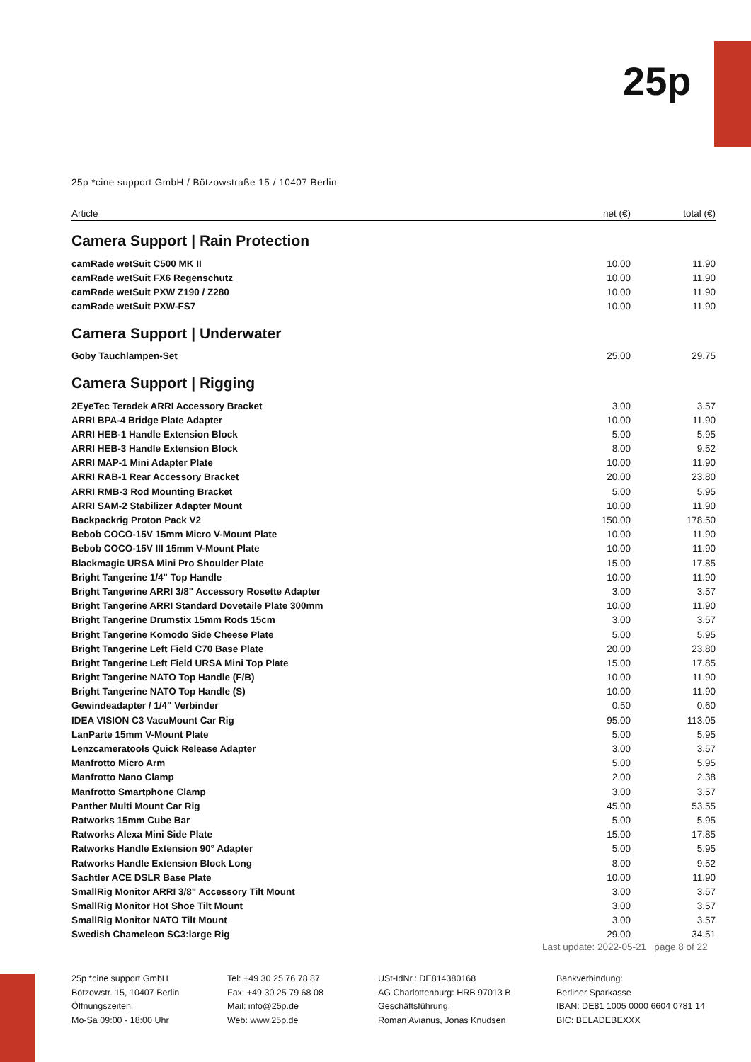25p
25p *cine support GmbH / Bötzowstraße 15 / 10407 Berlin
| Article | net (€) | total (€) |
| --- | --- | --- |
| Camera Support / Rain Protection | | |
| camRade wetSuit C500 MK II | 10.00 | 11.90 |
| camRade wetSuit FX6 Regenschutz | 10.00 | 11.90 |
| camRade wetSuit PXW Z190 / Z280 | 10.00 | 11.90 |
| camRade wetSuit PXW-FS7 | 10.00 | 11.90 |
| Camera Support / Underwater | | |
| Goby Tauchlampen-Set | 25.00 | 29.75 |
| Camera Support / Rigging | | |
| 2EyeTec Teradek ARRI Accessory Bracket | 3.00 | 3.57 |
| ARRI BPA-4 Bridge Plate Adapter | 10.00 | 11.90 |
| ARRI HEB-1 Handle Extension Block | 5.00 | 5.95 |
| ARRI HEB-3 Handle Extension Block | 8.00 | 9.52 |
| ARRI MAP-1 Mini Adapter Plate | 10.00 | 11.90 |
| ARRI RAB-1 Rear Accessory Bracket | 20.00 | 23.80 |
| ARRI RMB-3 Rod Mounting Bracket | 5.00 | 5.95 |
| ARRI SAM-2 Stabilizer Adapter Mount | 10.00 | 11.90 |
| Backpackrig Proton Pack V2 | 150.00 | 178.50 |
| Bebob COCO-15V 15mm Micro V-Mount Plate | 10.00 | 11.90 |
| Bebob COCO-15V III 15mm V-Mount Plate | 10.00 | 11.90 |
| Blackmagic URSA Mini Pro Shoulder Plate | 15.00 | 17.85 |
| Bright Tangerine 1/4" Top Handle | 10.00 | 11.90 |
| Bright Tangerine ARRI 3/8" Accessory Rosette Adapter | 3.00 | 3.57 |
| Bright Tangerine ARRI Standard Dovetaile Plate 300mm | 10.00 | 11.90 |
| Bright Tangerine Drumstix 15mm Rods 15cm | 3.00 | 3.57 |
| Bright Tangerine Komodo Side Cheese Plate | 5.00 | 5.95 |
| Bright Tangerine Left Field C70 Base Plate | 20.00 | 23.80 |
| Bright Tangerine Left Field URSA Mini Top Plate | 15.00 | 17.85 |
| Bright Tangerine NATO Top Handle (F/B) | 10.00 | 11.90 |
| Bright Tangerine NATO Top Handle (S) | 10.00 | 11.90 |
| Gewindeadapter / 1/4" Verbinder | 0.50 | 0.60 |
| IDEA VISION C3 VacuMount Car Rig | 95.00 | 113.05 |
| LanParte 15mm V-Mount Plate | 5.00 | 5.95 |
| Lenzcameratools Quick Release Adapter | 3.00 | 3.57 |
| Manfrotto Micro Arm | 5.00 | 5.95 |
| Manfrotto Nano Clamp | 2.00 | 2.38 |
| Manfrotto Smartphone Clamp | 3.00 | 3.57 |
| Panther Multi Mount Car Rig | 45.00 | 53.55 |
| Ratworks 15mm Cube Bar | 5.00 | 5.95 |
| Ratworks Alexa Mini Side Plate | 15.00 | 17.85 |
| Ratworks Handle Extension 90° Adapter | 5.00 | 5.95 |
| Ratworks Handle Extension Block Long | 8.00 | 9.52 |
| Sachtler ACE DSLR Base Plate | 10.00 | 11.90 |
| SmallRig Monitor ARRI 3/8" Accessory Tilt Mount | 3.00 | 3.57 |
| SmallRig Monitor Hot Shoe Tilt Mount | 3.00 | 3.57 |
| SmallRig Monitor NATO Tilt Mount | 3.00 | 3.57 |
| Swedish Chameleon SC3:large Rig | 29.00 | 34.51 |
Last update: 2022-05-21 page 8 of 22
25p *cine support GmbH
Bötzowstr. 15, 10407 Berlin
Öffnungszeiten:
Mo-Sa 09:00 - 18:00 Uhr
Tel: +49 30 25 76 78 87
Fax: +49 30 25 79 68 08
Mail: info@25p.de
Web: www.25p.de
USt-IdNr.: DE814380168
AG Charlottenburg: HRB 97013 B
Geschäftsführung:
Roman Avianus, Jonas Knudsen
Bankverbindung:
Berliner Sparkasse
IBAN: DE81 1005 0000 6604 0781 14
BIC: BELADEBEXXX